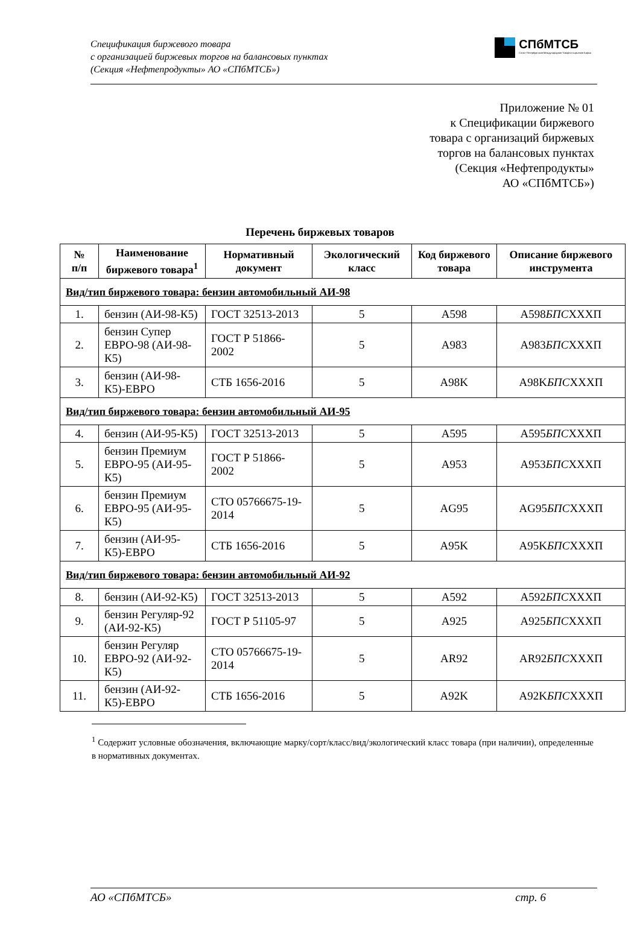Спецификация биржевого товара
с организацией биржевых торгов на балансовых пунктах
(Секция «Нефтепродукты» АО «СПбМТСБ»)
СПбМТСБ
Санкт-Петербургская Международная Товарно-сырьевая Биржа
Приложение № 01
к Спецификации биржевого
товара с организаций биржевых
торгов на балансовых пунктах
(Секция «Нефтепродукты»
АО «СПбМТСБ»)
Перечень биржевых товаров
| № п/п | Наименование биржевого товара<sup>1</sup> | Нормативный документ | Экологический класс | Код биржевого товара | Описание биржевого инструмента |
| --- | --- | --- | --- | --- | --- |
| Вид/тип биржевого товара: бензин автомобильный АИ-98 | | | | | |
| 1. | бензин (АИ-98-К5) | ГОСТ 32513-2013 | 5 | А598 | А598 БПС XXXП |
| 2. | бензин Супер ЕВРО-98 (АИ-98-К5) | ГОСТ Р 51866-2002 | 5 | А983 | А983 БПС XXXП |
| 3. | бензин (АИ-98-К5)-ЕВРО | СТБ 1656-2016 | 5 | А98K | А98K БПС XXXП |
| Вид/тип биржевого товара: бензин автомобильный АИ-95 | | | | | |
| 4. | бензин (АИ-95-К5) | ГОСТ 32513-2013 | 5 | А595 | А595 БПС XXXП |
| 5. | бензин Премиум ЕВРО-95 (АИ-95-К5) | ГОСТ Р 51866-2002 | 5 | А953 | А953 БПС XXXП |
| 6. | бензин Премиум ЕВРО-95 (АИ-95-К5) | СТО 05766675-19-2014 | 5 | AG95 | AG95 БПС XXXП |
| 7. | бензин (АИ-95-К5)-ЕВРО | СТБ 1656-2016 | 5 | А95K | А95K БПС XXXП |
| Вид/тип биржевого товара: бензин автомобильный АИ-92 | | | | | |
| 8. | бензин (АИ-92-К5) | ГОСТ 32513-2013 | 5 | А592 | А592 БПС XXXП |
| 9. | бензин Регуляр-92 (АИ-92-К5) | ГОСТ Р 51105-97 | 5 | А925 | А925 БПС XXXП |
| 10. | бензин Регуляр ЕВРО-92 (АИ-92-К5) | СТО 05766675-19-2014 | 5 | AR92 | AR92 БПС XXXП |
| 11. | бензин (АИ-92-К5)-ЕВРО | СТБ 1656-2016 | 5 | А92K | А92K БПС XXXП |
<sup>1</sup> Содержит условные обозначения, включающие марку/сорт/класс/вид/экологический класс товара (при наличии), определенные в нормативных документах.
АО «СПбМТСБ» стр. 6